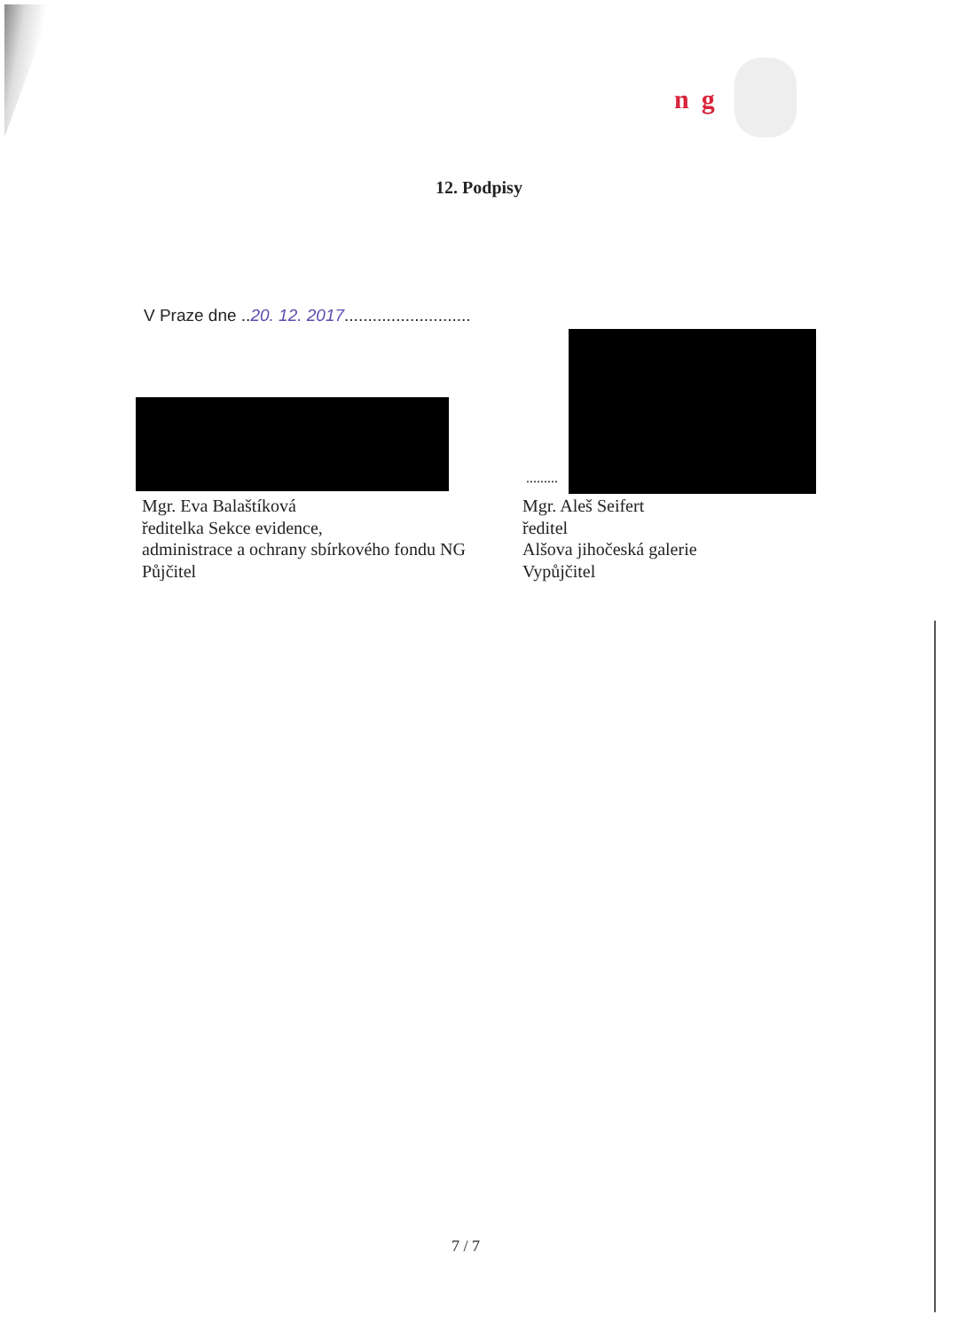ng
12. Podpisy
V Praze dne ..20. 12. 2017...........................
.........
Mgr. Eva Balaštíková
ředitelka Sekce evidence,
administrace a ochrany sbírkového fondu NG
Půjčitel
Mgr. Aleš Seifert
ředitel
Alšova jihočeská galerie
Vypůjčitel
7 / 7